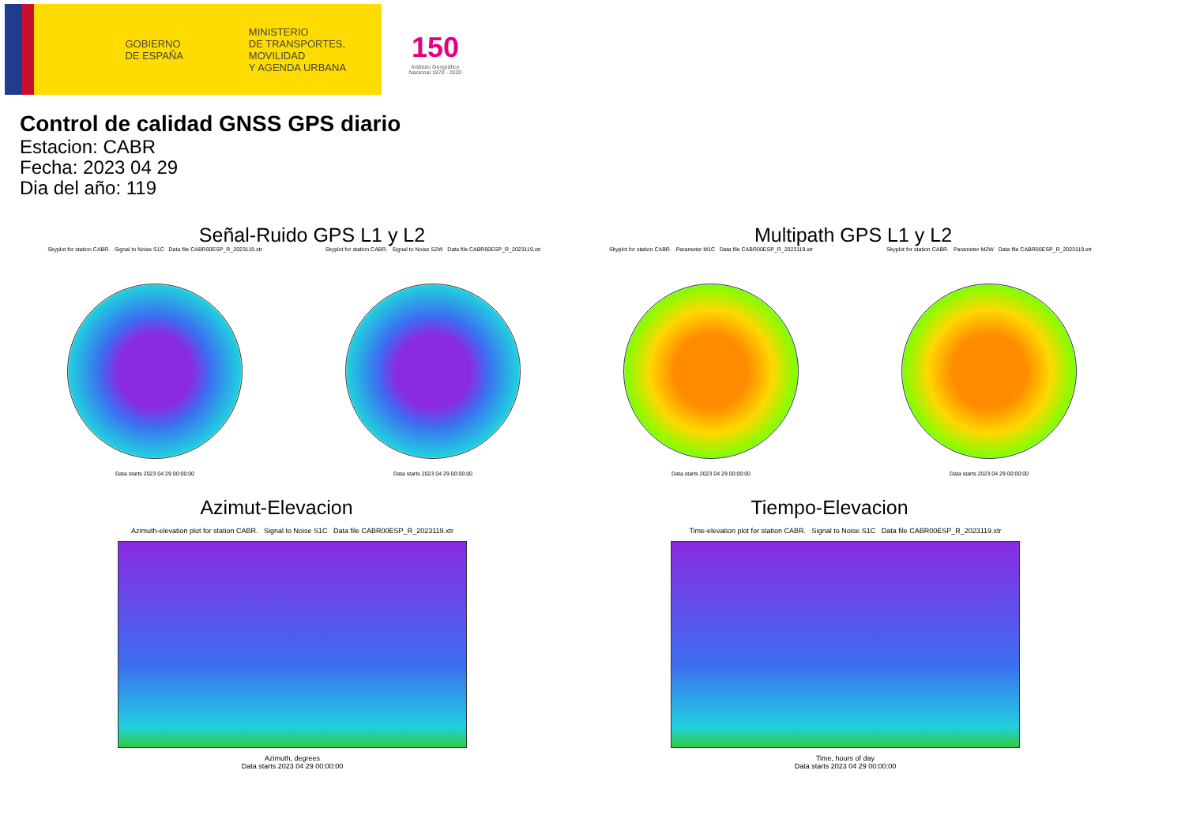GOBIERNO
DE ESPAÑA
MINISTERIO
DE TRANSPORTES, MOVILIDAD
Y AGENDA URBANA
150
Instituto Geográfico Nacional 1870 - 2020
Control de calidad GNSS GPS diario
Estacion: CABR
Fecha: 2023 04 29
Dia del año: 119
Señal-Ruido GPS L1 y L2 Multipath GPS L1 y L2
Skyplot for station CABR. Signal to Noise S1C Data file CABR00ESP_R_2023119.xtr
Data starts 2023 04 29 00:00:00
Skyplot for station CABR. Signal to Noise S2W Data file CABR00ESP_R_2023119.xtr
Data starts 2023 04 29 00:00:00
Skyplot for station CABR. Parameter M1C Data file CABR00ESP_R_2023119.xtr
Data starts 2023 04 29 00:00:00
Skyplot for station CABR. Parameter M2W Data file CABR00ESP_R_2023119.xtr
Data starts 2023 04 29 00:00:00
Azimut-Elevacion Tiempo-Elevacion
Azimuth-elevation plot for station CABR. Signal to Noise S1C Data file CABR00ESP_R_2023119.xtr
Azimuth, degrees
Data starts 2023 04 29 00:00:00
Time-elevation plot for station CABR. Signal to Noise S1C Data file CABR00ESP_R_2023119.xtr
Time, hours of day
Data starts 2023 04 29 00:00:00